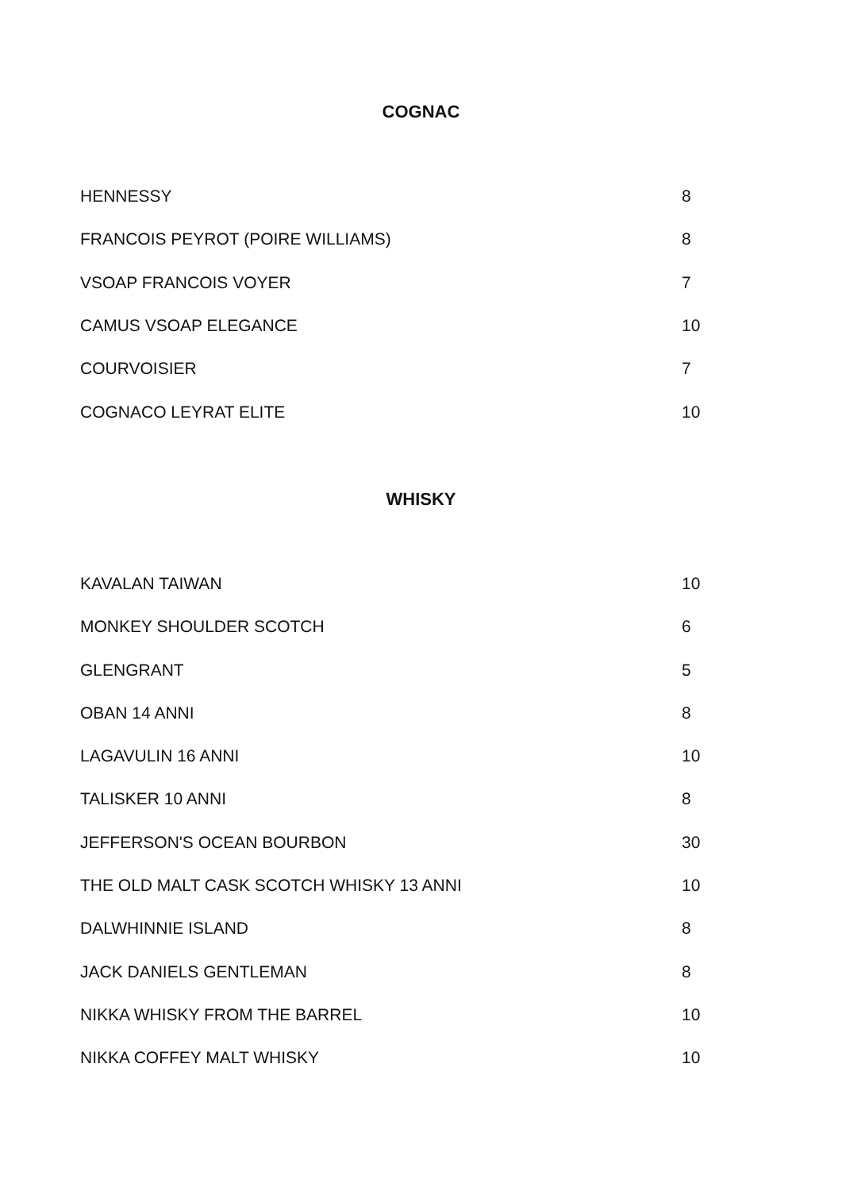COGNAC
| HENNESSY | 8 |
| FRANCOIS PEYROT (POIRE WILLIAMS) | 8 |
| VSOAP FRANCOIS VOYER | 7 |
| CAMUS VSOAP ELEGANCE | 10 |
| COURVOISIER | 7 |
| COGNACO LEYRAT ELITE | 10 |
WHISKY
| KAVALAN TAIWAN | 10 |
| MONKEY SHOULDER SCOTCH | 6 |
| GLENGRANT | 5 |
| OBAN 14 ANNI | 8 |
| LAGAVULIN 16 ANNI | 10 |
| TALISKER 10 ANNI | 8 |
| JEFFERSON'S OCEAN BOURBON | 30 |
| THE OLD MALT CASK SCOTCH WHISKY 13 ANNI | 10 |
| DALWHINNIE ISLAND | 8 |
| JACK DANIELS GENTLEMAN | 8 |
| NIKKA WHISKY FROM THE BARREL | 10 |
| NIKKA COFFEY MALT WHISKY | 10 |